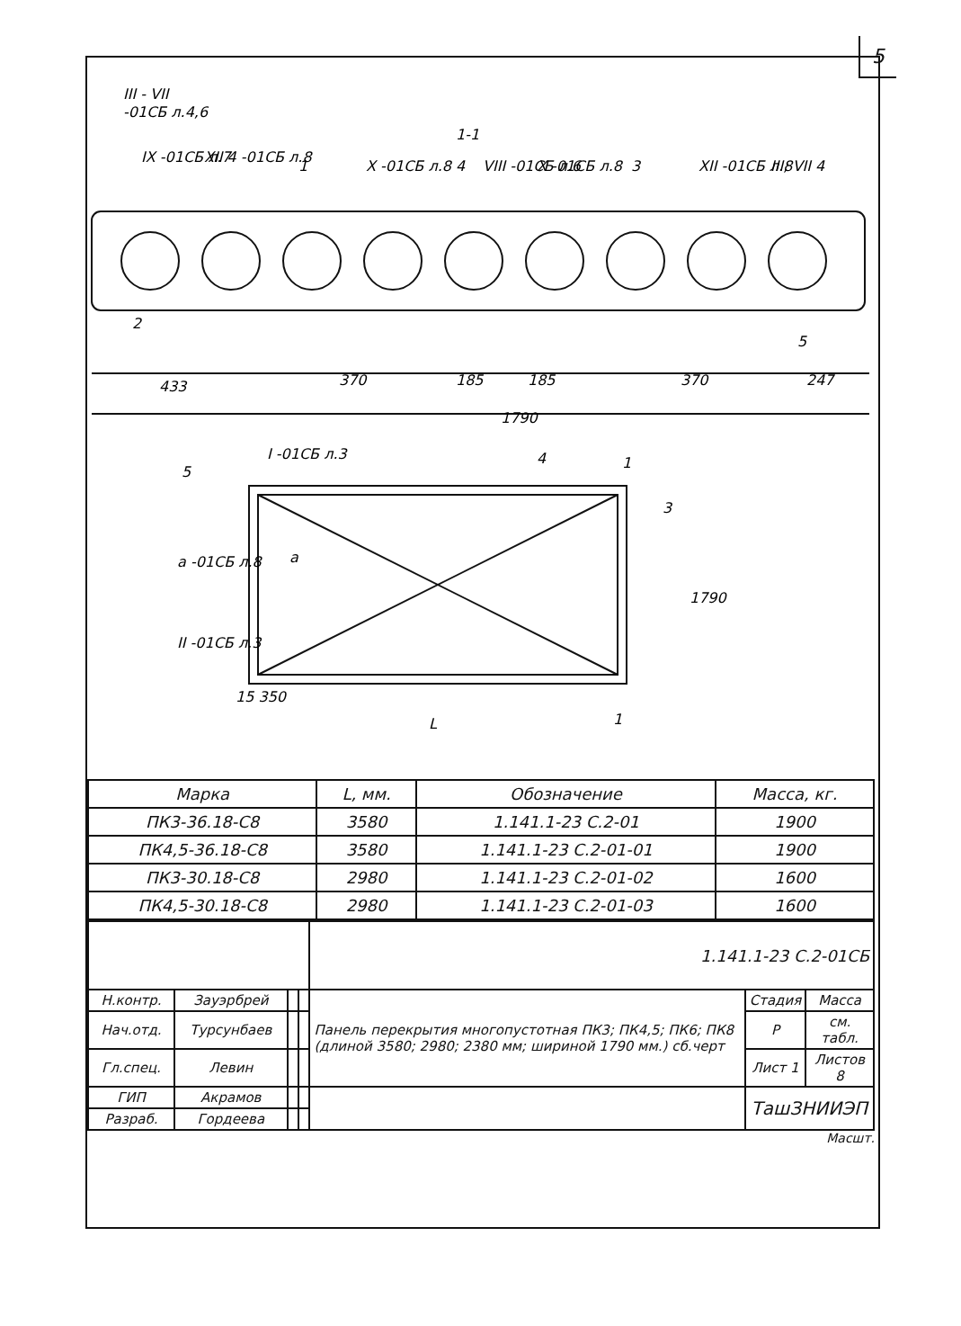5
1-1
III - VII
-01СБ л.4,6
IX -01СБ л.7
XII 4 -01СБ л.8
1
X -01СБ л.8
4
VIII -01СБ л.6
X -01СБ л.8
3
XII -01СБ л.8
III; VII 4
2
5
433
370
185
185
370
247
1790
5
I -01СБ л.3
4
1
3
a -01СБ л.8
a
1790
II -01СБ л.3
15 350
L
1
| Марка | L, мм. | Обозначение | Масса, кг. |
| --- | --- | --- | --- |
| ПК3-36.18-С8 | 3580 | 1.141.1-23 С.2-01 | 1900 |
| ПК4,5-36.18-С8 | 3580 | 1.141.1-23 С.2-01-01 | 1900 |
| ПК3-30.18-С8 | 2980 | 1.141.1-23 С.2-01-02 | 1600 |
| ПК4,5-30.18-С8 | 2980 | 1.141.1-23 С.2-01-03 | 1600 |
| | | | | 1.141.1-23 С.2-01СБ | | |
| Н.контр. | Зауэрбрей | | | Панель перекрытия многопустотная ПК3; ПК4,5; ПК6; ПК8 (длиной 3580; 2980; 2380 мм; шириной 1790 мм.) сб.черт | Стадия | Масса |
| Нач.отд. | Турсунбаев | | | | Р | см. табл. |
| Гл.спец. | Левин | | | | Лист 1 | Листов 8 |
| ГИП | Акрамов | | | | ТашЗНИИЭП | |
| Разраб. | Гордеева | | | | | |
Масшт.